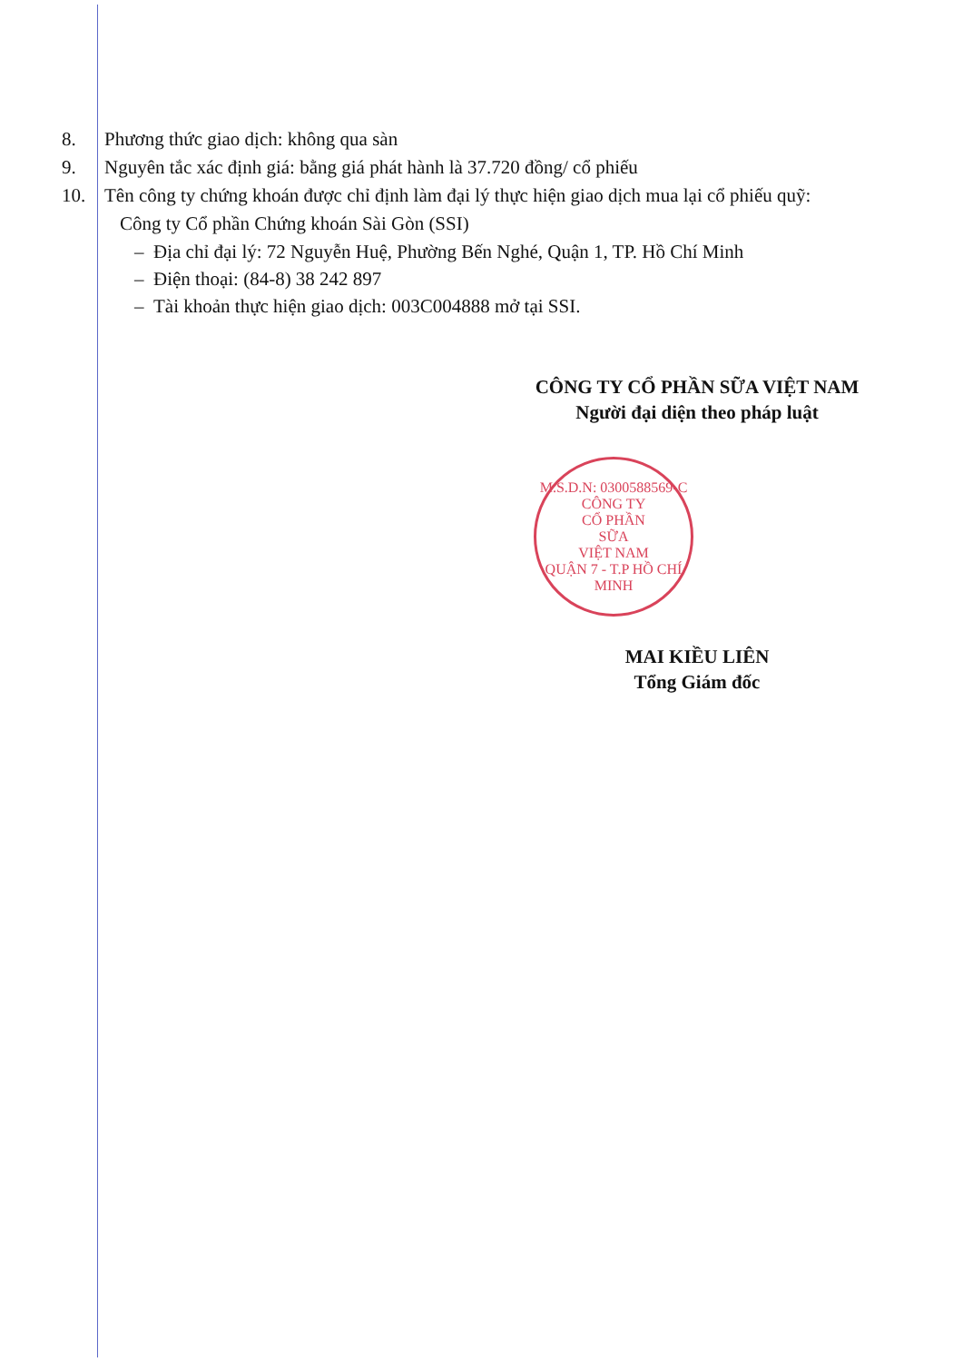8. Phương thức giao dịch: không qua sàn
9. Nguyên tắc xác định giá: bằng giá phát hành là 37.720 đồng/ cổ phiếu
10. Tên công ty chứng khoán được chỉ định làm đại lý thực hiện giao dịch mua lại cổ phiếu quỹ:
Công ty Cổ phần Chứng khoán Sài Gòn (SSI)
– Địa chỉ đại lý: 72 Nguyễn Huệ, Phường Bến Nghé, Quận 1, TP. Hồ Chí Minh
– Điện thoại: (84-8) 38 242 897
– Tài khoản thực hiện giao dịch: 003C004888 mở tại SSI.
CÔNG TY CỔ PHẦN SỮA VIỆT NAM
Người đại diện theo pháp luật
M.S.D.N: 0300588569-C
CÔNG TY
CỔ PHẦN
SỮA
VIỆT NAM
QUẬN 7 - T.P HỒ CHÍ MINH
MAI KIỀU LIÊN
Tổng Giám đốc